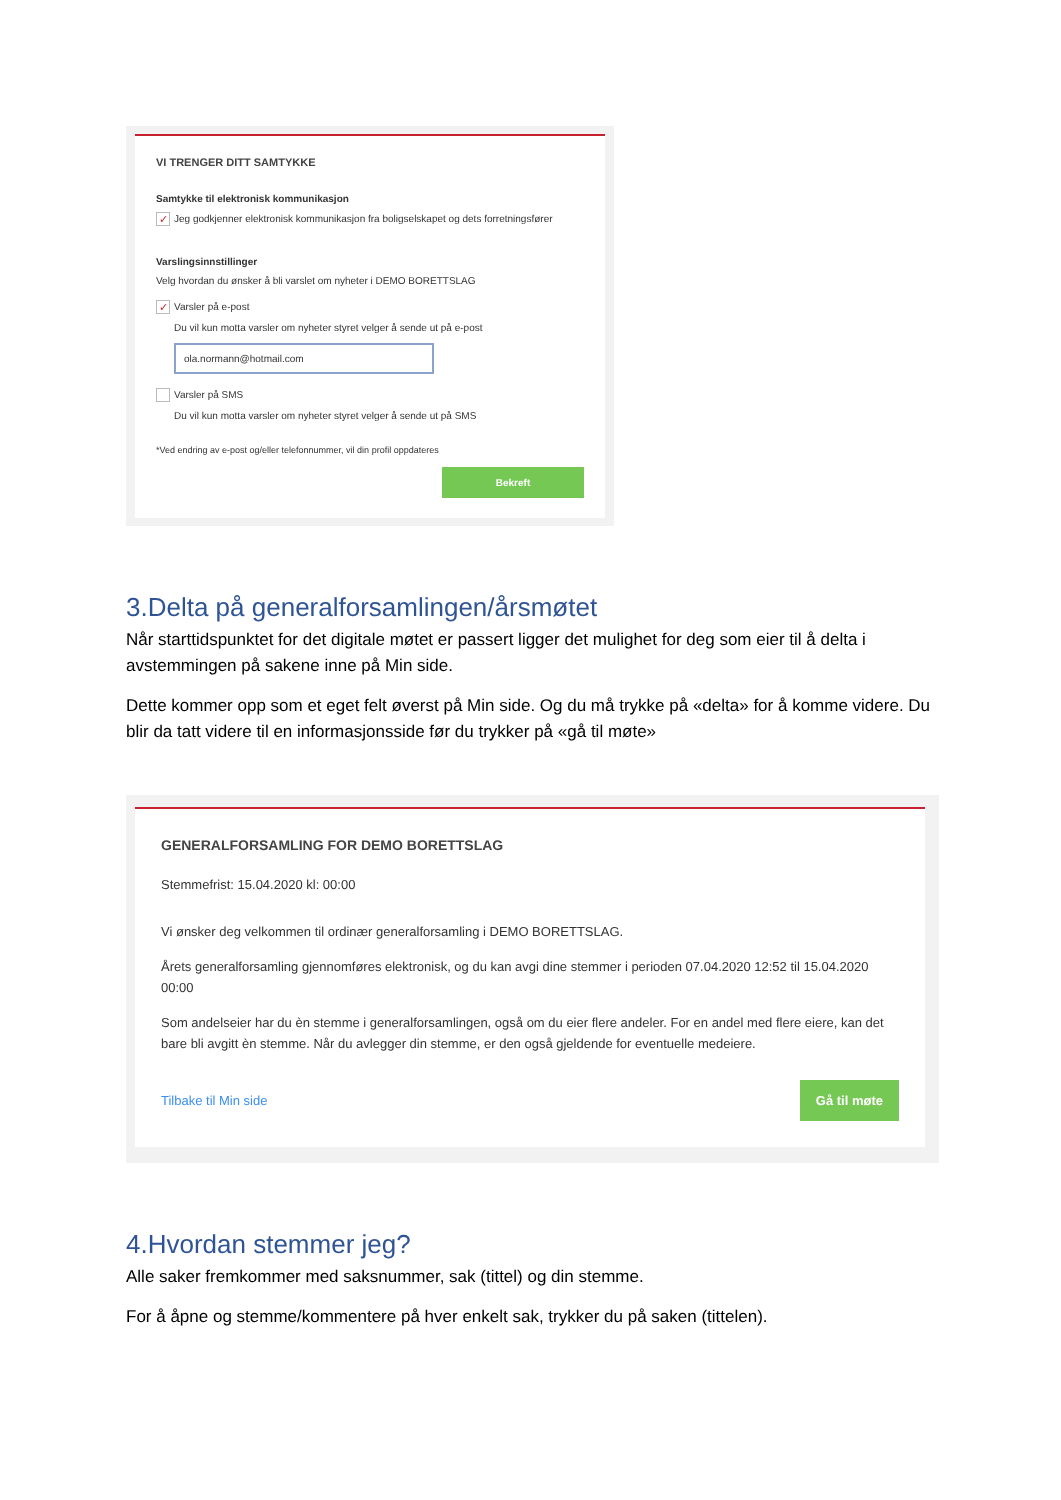VI TRENGER DITT SAMTYKKE
Samtykke til elektronisk kommunikasjon
✓ Jeg godkjenner elektronisk kommunikasjon fra boligselskapet og dets forretningsfører
Varslingsinnstillinger
Velg hvordan du ønsker å bli varslet om nyheter i DEMO BORETTSLAG
✓ Varsler på e-post
Du vil kun motta varsler om nyheter styret velger å sende ut på e-post
ola.normann@hotmail.com
Varsler på SMS
Du vil kun motta varsler om nyheter styret velger å sende ut på SMS
*Ved endring av e-post og/eller telefonnummer, vil din profil oppdateres
Bekreft
3.Delta på generalforsamlingen/årsmøtet
Når starttidspunktet for det digitale møtet er passert ligger det mulighet for deg som eier til å delta i avstemmingen på sakene inne på Min side.
Dette kommer opp som et eget felt øverst på Min side. Og du må trykke på «delta» for å komme videre. Du blir da tatt videre til en informasjonsside før du trykker på «gå til møte»
GENERALFORSAMLING FOR DEMO BORETTSLAG
Stemmefrist: 15.04.2020 kl: 00:00
Vi ønsker deg velkommen til ordinær generalforsamling i DEMO BORETTSLAG.
Årets generalforsamling gjennomføres elektronisk, og du kan avgi dine stemmer i perioden 07.04.2020 12:52 til 15.04.2020 00:00
Som andelseier har du èn stemme i generalforsamlingen, også om du eier flere andeler. For en andel med flere eiere, kan det bare bli avgitt èn stemme. Når du avlegger din stemme, er den også gjeldende for eventuelle medeiere.
Tilbake til Min side Gå til møte
4.Hvordan stemmer jeg?
Alle saker fremkommer med saksnummer, sak (tittel) og din stemme.
For å åpne og stemme/kommentere på hver enkelt sak, trykker du på saken (tittelen).